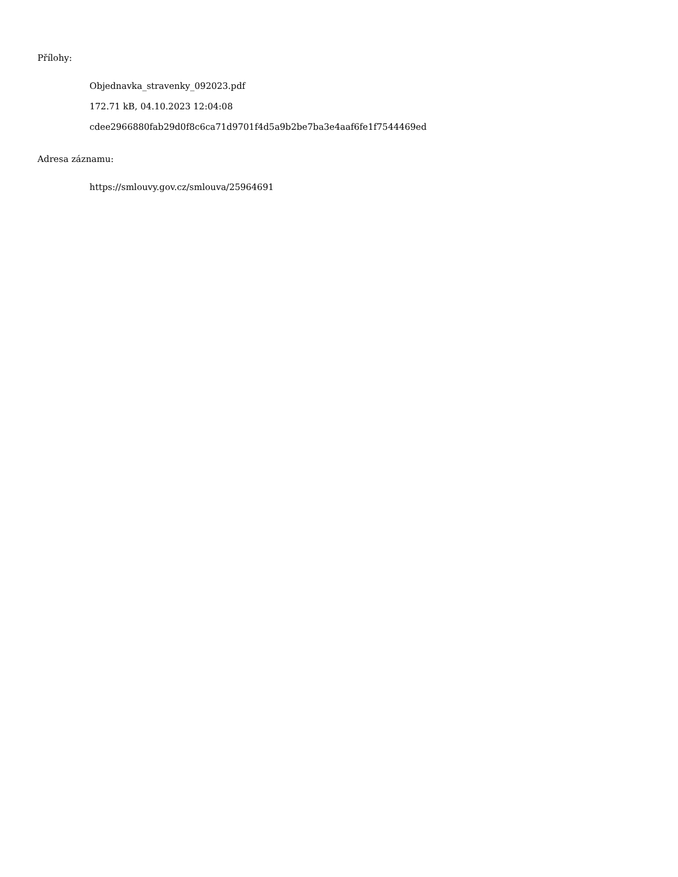Přílohy:
Objednavka_stravenky_092023.pdf
172.71 kB, 04.10.2023 12:04:08
cdee2966880fab29d0f8c6ca71d9701f4d5a9b2be7ba3e4aaf6fe1f7544469ed
Adresa záznamu:
https://smlouvy.gov.cz/smlouva/25964691